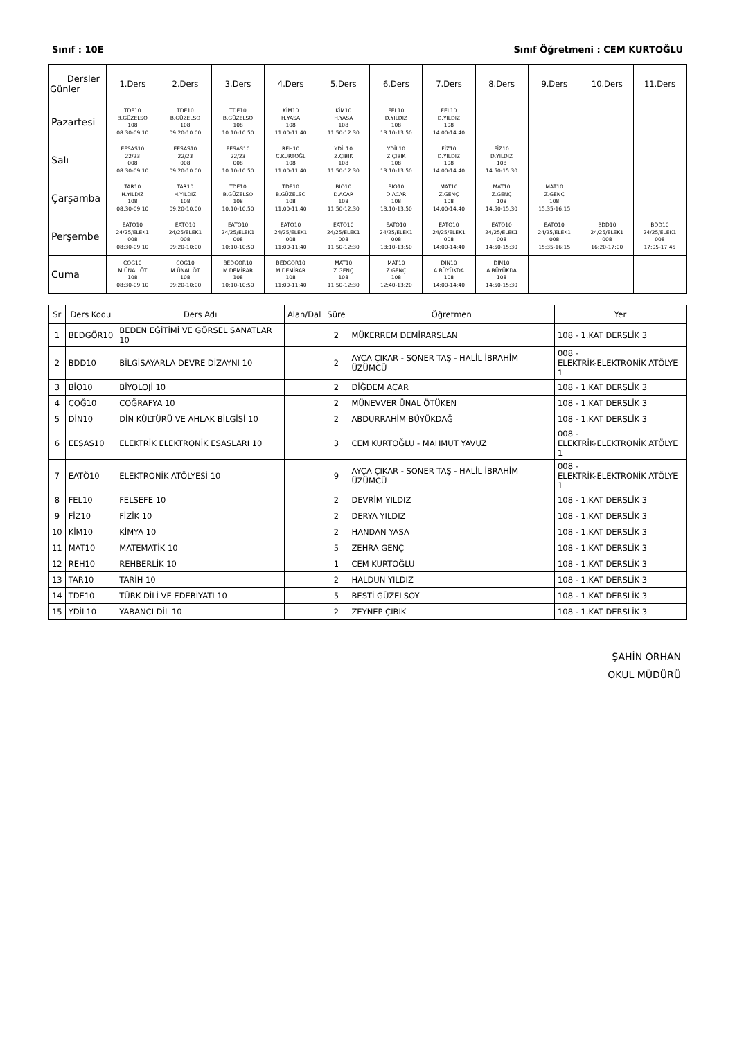Sınıf : 10E Sınıf Öğretmeni : CEM KURTOĞLU
| Dersler Günler | 1.Ders | 2.Ders | 3.Ders | 4.Ders | 5.Ders | 6.Ders | 7.Ders | 8.Ders | 9.Ders | 10.Ders | 11.Ders |
| --- | --- | --- | --- | --- | --- | --- | --- | --- | --- | --- | --- |
| Pazartesi | TDE10 B.GÜZELSO 108 08:30-09:10 | TDE10 B.GÜZELSO 108 09:20-10:00 | TDE10 B.GÜZELSO 108 10:10-10:50 | KİM10 H.YASA 108 11:00-11:40 | KİM10 H.YASA 108 11:50-12:30 | FEL10 D.YILDIZ 108 13:10-13:50 | FEL10 D.YILDIZ 108 14:00-14:40 | | | | |
| Salı | EESAS10 22/23 008 08:30-09:10 | EESAS10 22/23 008 09:20-10:00 | EESAS10 22/23 008 10:10-10:50 | REH10 C.KURTOĞL 108 11:00-11:40 | YDİL10 Z.ÇIBIK 108 11:50-12:30 | YDİL10 Z.ÇIBIK 108 13:10-13:50 | FİZ10 D.YILDIZ 108 14:00-14:40 | FİZ10 D.YILDIZ 108 14:50-15:30 | | | |
| Çarşamba | TAR10 H.YILDIZ 108 08:30-09:10 | TAR10 H.YILDIZ 108 09:20-10:00 | TDE10 B.GÜZELSO 108 10:10-10:50 | TDE10 B.GÜZELSO 108 11:00-11:40 | BİO10 D.ACAR 108 11:50-12:30 | BİO10 D.ACAR 108 13:10-13:50 | MAT10 Z.GENÇ 108 14:00-14:40 | MAT10 Z.GENÇ 108 14:50-15:30 | MAT10 Z.GENÇ 108 15:35-16:15 | | |
| Perşembe | EATÖ10 24/25/ELEK1 008 08:30-09:10 | EATÖ10 24/25/ELEK1 008 09:20-10:00 | EATÖ10 24/25/ELEK1 008 10:10-10:50 | EATÖ10 24/25/ELEK1 008 11:00-11:40 | EATÖ10 24/25/ELEK1 008 11:50-12:30 | EATÖ10 24/25/ELEK1 008 13:10-13:50 | EATÖ10 24/25/ELEK1 008 14:00-14:40 | EATÖ10 24/25/ELEK1 008 14:50-15:30 | EATÖ10 24/25/ELEK1 008 15:35-16:15 | BDD10 24/25/ELEK1 008 16:20-17:00 | BDD10 24/25/ELEK1 008 17:05-17:45 |
| Cuma | COĞ10 M.ÜNAL ÖT 108 08:30-09:10 | COĞ10 M.ÜNAL ÖT 108 09:20-10:00 | BEDGÖR10 M.DEMİRAR 108 10:10-10:50 | BEDGÖR10 M.DEMİRAR 108 11:00-11:40 | MAT10 Z.GENÇ 108 11:50-12:30 | MAT10 Z.GENÇ 108 12:40-13:20 | DİN10 A.BÜYÜKDA 108 14:00-14:40 | DİN10 A.BÜYÜKDA 108 14:50-15:30 | | | |
| Sr | Ders Kodu | Ders Adı | Alan/Dal | Süre | Öğretmen | Yer |
| --- | --- | --- | --- | --- | --- | --- |
| 1 | BEDGÖR10 | BEDEN EĞİTİMİ VE GÖRSEL SANATLAR 10 | | 2 | MÜKERREM DEMİRARSLAN | 108 - 1.KAT DERSLİK 3 |
| 2 | BDD10 | BİLGİSAYARLA DEVRE DİZAYNI 10 | | 2 | AYÇA ÇIKAR - SONER TAŞ - HALİL İBRAHİM ÜZÜMCÜ | 008 - ELEKTRİK-ELEKTRONİK ATÖLYE 1 |
| 3 | BİO10 | BİYOLOJİ 10 | | 2 | DİĞDEM ACAR | 108 - 1.KAT DERSLİK 3 |
| 4 | COĞ10 | COĞRAFYA 10 | | 2 | MÜNEVVER ÜNAL ÖTÜKEN | 108 - 1.KAT DERSLİK 3 |
| 5 | DİN10 | DİN KÜLTÜRÜ VE AHLAK BİLGİSİ 10 | | 2 | ABDURRAHİM BÜYÜKDAĞ | 108 - 1.KAT DERSLİK 3 |
| 6 | EESAS10 | ELEKTRİK ELEKTRONİK ESASLARI 10 | | 3 | CEM KURTOĞLU - MAHMUT YAVUZ | 008 - ELEKTRİK-ELEKTRONİK ATÖLYE 1 |
| 7 | EATÖ10 | ELEKTRONİK ATÖLYESİ 10 | | 9 | AYÇA ÇIKAR - SONER TAŞ - HALİL İBRAHİM ÜZÜMCÜ | 008 - ELEKTRİK-ELEKTRONİK ATÖLYE 1 |
| 8 | FEL10 | FELSEFE 10 | | 2 | DEVRİM YILDIZ | 108 - 1.KAT DERSLİK 3 |
| 9 | FİZ10 | FİZİK 10 | | 2 | DERYA YILDIZ | 108 - 1.KAT DERSLİK 3 |
| 10 | KİM10 | KİMYA 10 | | 2 | HANDAN YASA | 108 - 1.KAT DERSLİK 3 |
| 11 | MAT10 | MATEMATİK 10 | | 5 | ZEHRA GENÇ | 108 - 1.KAT DERSLİK 3 |
| 12 | REH10 | REHBERLİK 10 | | 1 | CEM KURTOĞLU | 108 - 1.KAT DERSLİK 3 |
| 13 | TAR10 | TARİH 10 | | 2 | HALDUN YILDIZ | 108 - 1.KAT DERSLİK 3 |
| 14 | TDE10 | TÜRK DİLİ VE EDEBİYATI 10 | | 5 | BESTİ GÜZELSOY | 108 - 1.KAT DERSLİK 3 |
| 15 | YDİL10 | YABANCI DİL 10 | | 2 | ZEYNEP ÇIBIK | 108 - 1.KAT DERSLİK 3 |
ŞAHİN ORHAN
OKUL MÜDÜRÜ